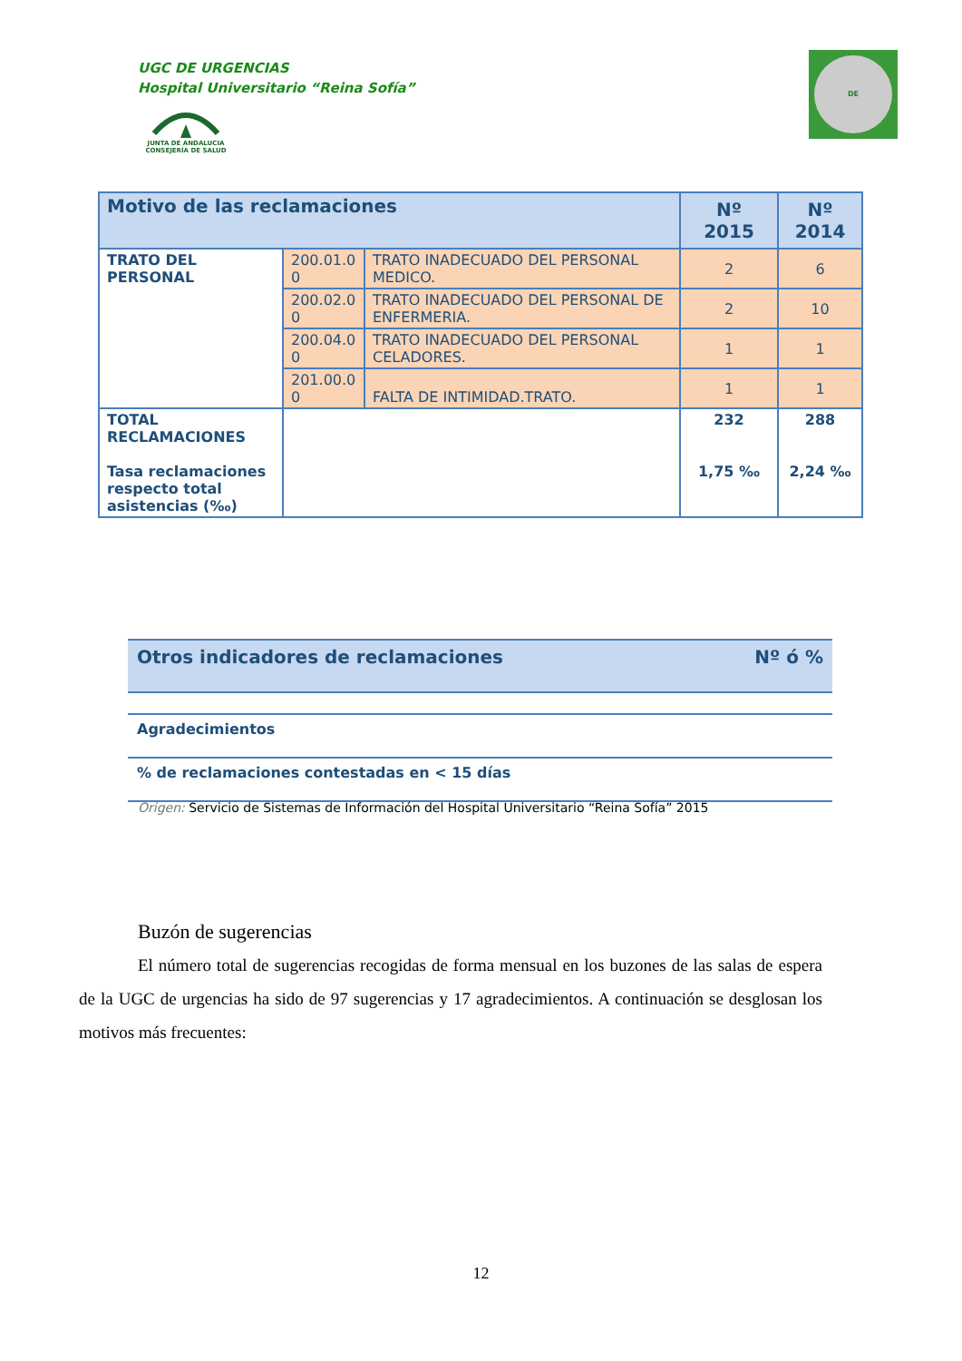UGC DE URGENCIAS
Hospital Universitario “Reina Sofía”
JUNTA DE ANDALUCIA
CONSEJERÍA DE SALUD
DE
| Motivo de las reclamaciones | | | Nº 2015 | Nº 2014 |
| TRATO DEL PERSONAL | 200.01.0 0 | TRATO INADECUADO DEL PERSONAL MEDICO. | 2 | 6 |
| | 200.02.0 0 | TRATO INADECUADO DEL PERSONAL DE ENFERMERIA. | 2 | 10 |
| | 200.04.0 0 | TRATO INADECUADO DEL PERSONAL CELADORES. | 1 | 1 |
| | 201.00.0 0 | FALTA DE INTIMIDAD.TRATO. | 1 | 1 |
| TOTAL RECLAMACIONES Tasa reclamaciones respecto total asistencias (‰) | | | 232 1,75 ‰ | 288 2,24 ‰ |
| Otros indicadores de reclamaciones | Nº ó % |
| Agradecimientos | |
| % de reclamaciones contestadas en < 15 días | |
Origen: Servicio de Sistemas de Información del Hospital Universitario “Reina Sofía” 2015
Buzón de sugerencias
El número total de sugerencias recogidas de forma mensual en los buzones de las salas de espera de la UGC de urgencias ha sido de 97 sugerencias y 17 agradecimientos. A continuación se desglosan los motivos más frecuentes:
12